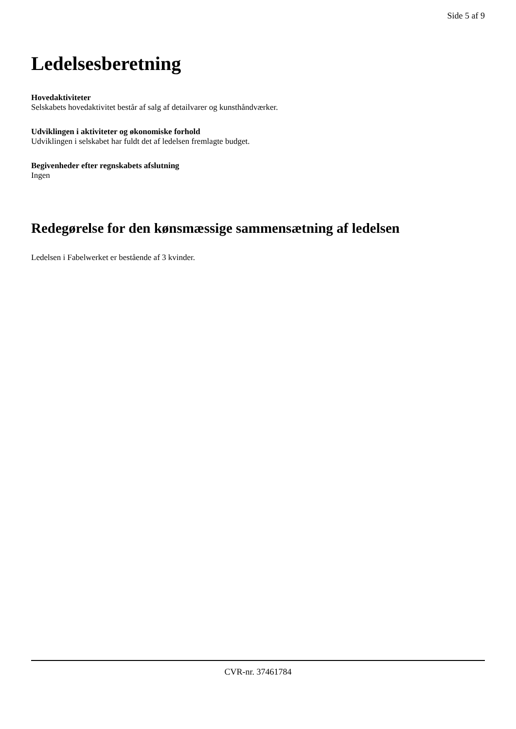Side 5 af 9
Ledelsesberetning
Hovedaktiviteter
Selskabets hovedaktivitet består af salg af detailvarer og kunsthåndværker.
Udviklingen i aktiviteter og økonomiske forhold
Udviklingen i selskabet har fuldt det af ledelsen fremlagte budget.
Begivenheder efter regnskabets afslutning
Ingen
Redegørelse for den kønsmæssige sammensætning af ledelsen
Ledelsen i Fabelwerket er bestående af 3 kvinder.
CVR-nr. 37461784